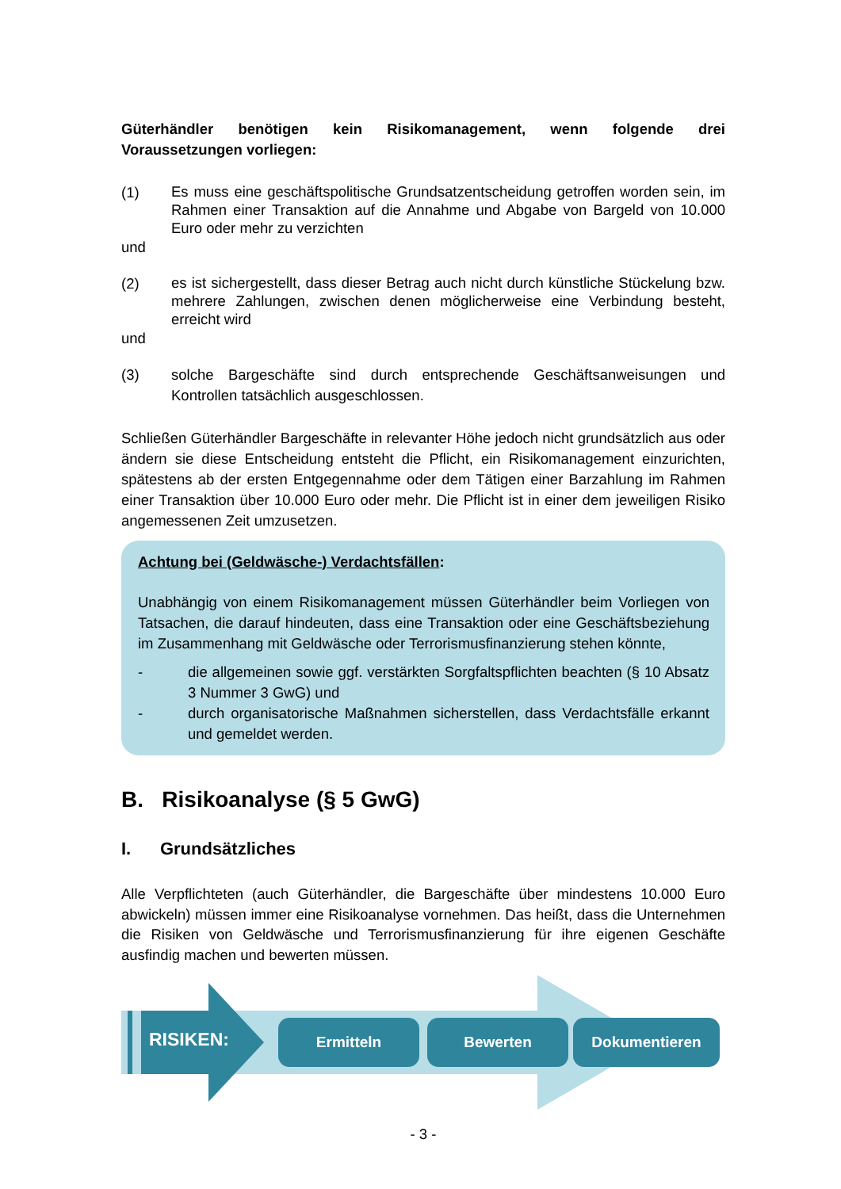Güterhändler benötigen kein Risikomanagement, wenn folgende drei Voraussetzungen vorliegen:
(1) Es muss eine geschäftspolitische Grundsatzentscheidung getroffen worden sein, im Rahmen einer Transaktion auf die Annahme und Abgabe von Bargeld von 10.000 Euro oder mehr zu verzichten
und
(2) es ist sichergestellt, dass dieser Betrag auch nicht durch künstliche Stückelung bzw. mehrere Zahlungen, zwischen denen möglicherweise eine Verbindung besteht, erreicht wird
und
(3) solche Bargeschäfte sind durch entsprechende Geschäftsanweisungen und Kontrollen tatsächlich ausgeschlossen.
Schließen Güterhändler Bargeschäfte in relevanter Höhe jedoch nicht grundsätzlich aus oder ändern sie diese Entscheidung entsteht die Pflicht, ein Risikomanagement einzurichten, spätestens ab der ersten Entgegennahme oder dem Tätigen einer Barzahlung im Rahmen einer Transaktion über 10.000 Euro oder mehr. Die Pflicht ist in einer dem jeweiligen Risiko angemessenen Zeit umzusetzen.
Achtung bei (Geldwäsche-) Verdachtsfällen:
Unabhängig von einem Risikomanagement müssen Güterhändler beim Vorliegen von Tatsachen, die darauf hindeuten, dass eine Transaktion oder eine Geschäftsbeziehung im Zusammenhang mit Geldwäsche oder Terrorismusfinanzierung stehen könnte,
- die allgemeinen sowie ggf. verstärkten Sorgfaltspflichten beachten (§ 10 Absatz 3 Nummer 3 GwG) und
- durch organisatorische Maßnahmen sicherstellen, dass Verdachtsfälle erkannt und gemeldet werden.
B. Risikoanalyse (§ 5 GwG)
I. Grundsätzliches
Alle Verpflichteten (auch Güterhändler, die Bargeschäfte über mindestens 10.000 Euro abwickeln) müssen immer eine Risikoanalyse vornehmen. Das heißt, dass die Unternehmen die Risiken von Geldwäsche und Terrorismusfinanzierung für ihre eigenen Geschäfte ausfindig machen und bewerten müssen.
RISIKEN: Ermitteln Bewerten Dokumentieren
- 3 -